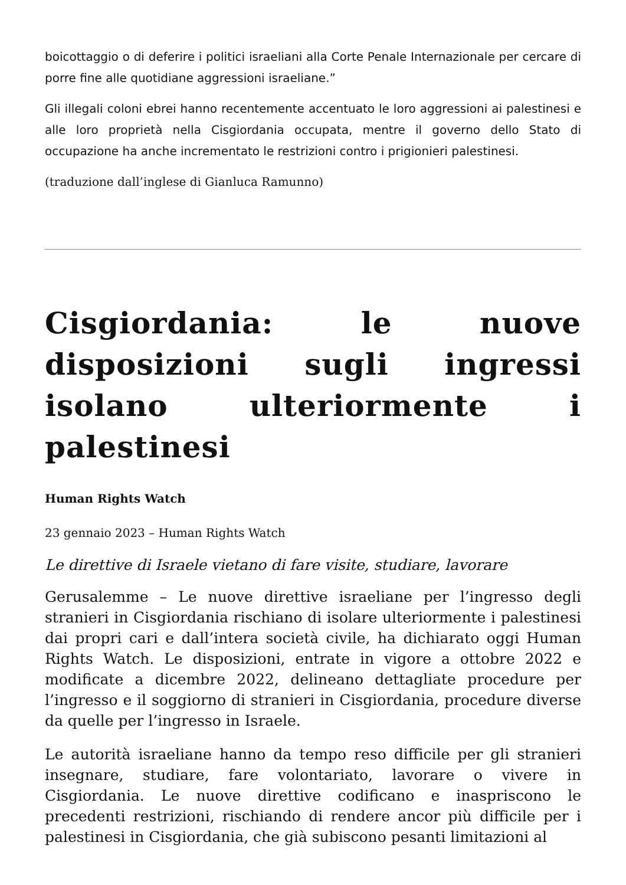boicottaggio o di deferire i politici israeliani alla Corte Penale Internazionale per cercare di porre fine alle quotidiane aggressioni israeliane.”
Gli illegali coloni ebrei hanno recentemente accentuato le loro aggressioni ai palestinesi e alle loro proprietà nella Cisgiordania occupata, mentre il governo dello Stato di occupazione ha anche incrementato le restrizioni contro i prigionieri palestinesi.
(traduzione dall’inglese di Gianluca Ramunno)
Cisgiordania: le nuove disposizioni sugli ingressi isolano ulteriormente i palestinesi
Human Rights Watch
23 gennaio 2023 – Human Rights Watch
Le direttive di Israele vietano di fare visite, studiare, lavorare
Gerusalemme – Le nuove direttive israeliane per l’ingresso degli stranieri in Cisgiordania rischiano di isolare ulteriormente i palestinesi dai propri cari e dall’intera società civile, ha dichiarato oggi Human Rights Watch. Le disposizioni, entrate in vigore a ottobre 2022 e modificate a dicembre 2022, delineano dettagliate procedure per l’ingresso e il soggiorno di stranieri in Cisgiordania, procedure diverse da quelle per l’ingresso in Israele.
Le autorità israeliane hanno da tempo reso difficile per gli stranieri insegnare, studiare, fare volontariato, lavorare o vivere in Cisgiordania. Le nuove direttive codificano e inaspriscono le precedenti restrizioni, rischiando di rendere ancor più difficile per i palestinesi in Cisgiordania, che già subiscono pesanti limitazioni al